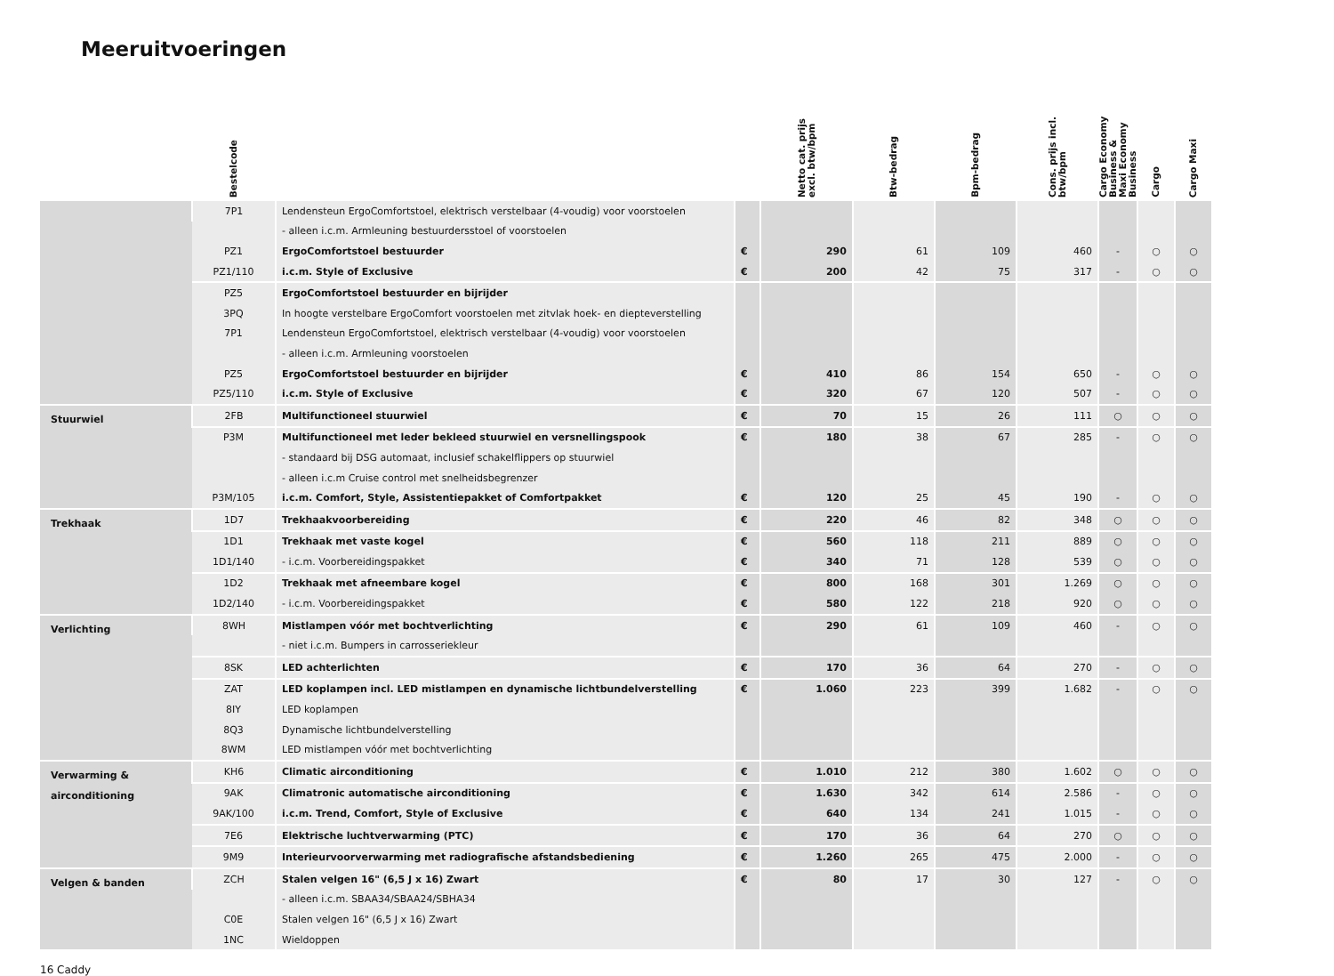Meeruitvoeringen
| | Bestelcode | | | Netto cat. prijs excl. btw/bpm | Btw-bedrag | Bpm-bedrag | Cons. prijs incl. btw/bpm | Cargo Economy Business & Maxi Economy Business | Cargo | Cargo Maxi |
| --- | --- | --- | --- | --- | --- | --- | --- | --- | --- | --- |
| | 7P1 | Lendensteun ErgoComfortstoel, elektrisch verstelbaar (4-voudig) voor voorstoelen | | | | | | | | |
| | | - alleen i.c.m. Armleuning bestuurdersstoel of voorstoelen | | | | | | | | |
| | PZ1 | ErgoComfortstoel bestuurder | € | 290 | 61 | 109 | 460 | - | ○ | ○ |
| | PZ1/110 | i.c.m. Style of Exclusive | € | 200 | 42 | 75 | 317 | - | ○ | ○ |
| | PZ5 | ErgoComfortstoel bestuurder en bijrijder | | | | | | | | |
| | 3PQ | In hoogte verstelbare ErgoComfort voorstoelen met zitvlak hoek- en diepteverstelling | | | | | | | | |
| | 7P1 | Lendensteun ErgoComfortstoel, elektrisch verstelbaar (4-voudig) voor voorstoelen | | | | | | | | |
| | | - alleen i.c.m. Armleuning voorstoelen | | | | | | | | |
| | PZ5 | ErgoComfortstoel bestuurder en bijrijder | € | 410 | 86 | 154 | 650 | - | ○ | ○ |
| | PZ5/110 | i.c.m. Style of Exclusive | € | 320 | 67 | 120 | 507 | - | ○ | ○ |
| Stuurwiel | 2FB | Multifunctioneel stuurwiel | € | 70 | 15 | 26 | 111 | ○ | ○ | ○ |
| | P3M | Multifunctioneel met leder bekleed stuurwiel en versnellingspook | € | 180 | 38 | 67 | 285 | - | ○ | ○ |
| | | - standaard bij DSG automaat, inclusief schakelflippers op stuurwiel | | | | | | | | |
| | | - alleen i.c.m Cruise control met snelheidsbegrenzer | | | | | | | | |
| | P3M/105 | i.c.m. Comfort, Style, Assistentiepakket of Comfortpakket | € | 120 | 25 | 45 | 190 | - | ○ | ○ |
| Trekhaak | 1D7 | Trekhaakvoorbereiding | € | 220 | 46 | 82 | 348 | ○ | ○ | ○ |
| | 1D1 | Trekhaak met vaste kogel | € | 560 | 118 | 211 | 889 | ○ | ○ | ○ |
| | 1D1/140 | - i.c.m. Voorbereidingspakket | € | 340 | 71 | 128 | 539 | ○ | ○ | ○ |
| | 1D2 | Trekhaak met afneembare kogel | € | 800 | 168 | 301 | 1.269 | ○ | ○ | ○ |
| | 1D2/140 | - i.c.m. Voorbereidingspakket | € | 580 | 122 | 218 | 920 | ○ | ○ | ○ |
| Verlichting | 8WH | Mistlampen vóór met bochtverlichting | € | 290 | 61 | 109 | 460 | - | ○ | ○ |
| | | - niet i.c.m. Bumpers in carrosseriekleur | | | | | | | | |
| | 8SK | LED achterlichten | € | 170 | 36 | 64 | 270 | - | ○ | ○ |
| | ZAT | LED koplampen incl. LED mistlampen en dynamische lichtbundelverstelling | € | 1.060 | 223 | 399 | 1.682 | - | ○ | ○ |
| | 8IY | LED koplampen | | | | | | | | |
| | 8Q3 | Dynamische lichtbundelverstelling | | | | | | | | |
| | 8WM | LED mistlampen vóór met bochtverlichting | | | | | | | | |
| Verwarming & airconditioning | KH6 | Climatic airconditioning | € | 1.010 | 212 | 380 | 1.602 | ○ | ○ | ○ |
| | 9AK | Climatronic automatische airconditioning | € | 1.630 | 342 | 614 | 2.586 | - | ○ | ○ |
| | 9AK/100 | i.c.m. Trend, Comfort, Style of Exclusive | € | 640 | 134 | 241 | 1.015 | - | ○ | ○ |
| | 7E6 | Elektrische luchtverwarming (PTC) | € | 170 | 36 | 64 | 270 | ○ | ○ | ○ |
| | 9M9 | Interieurvoorverwarming met radiografische afstandsbediening | € | 1.260 | 265 | 475 | 2.000 | - | ○ | ○ |
| Velgen & banden | ZCH | Stalen velgen 16" (6,5 J x 16) Zwart | € | 80 | 17 | 30 | 127 | - | ○ | ○ |
| | | - alleen i.c.m. SBAA34/SBAA24/SBHA34 | | | | | | | | |
| | C0E | Stalen velgen 16" (6,5 J x 16) Zwart | | | | | | | | |
| | 1NC | Wieldoppen | | | | | | | | |
16 Caddy